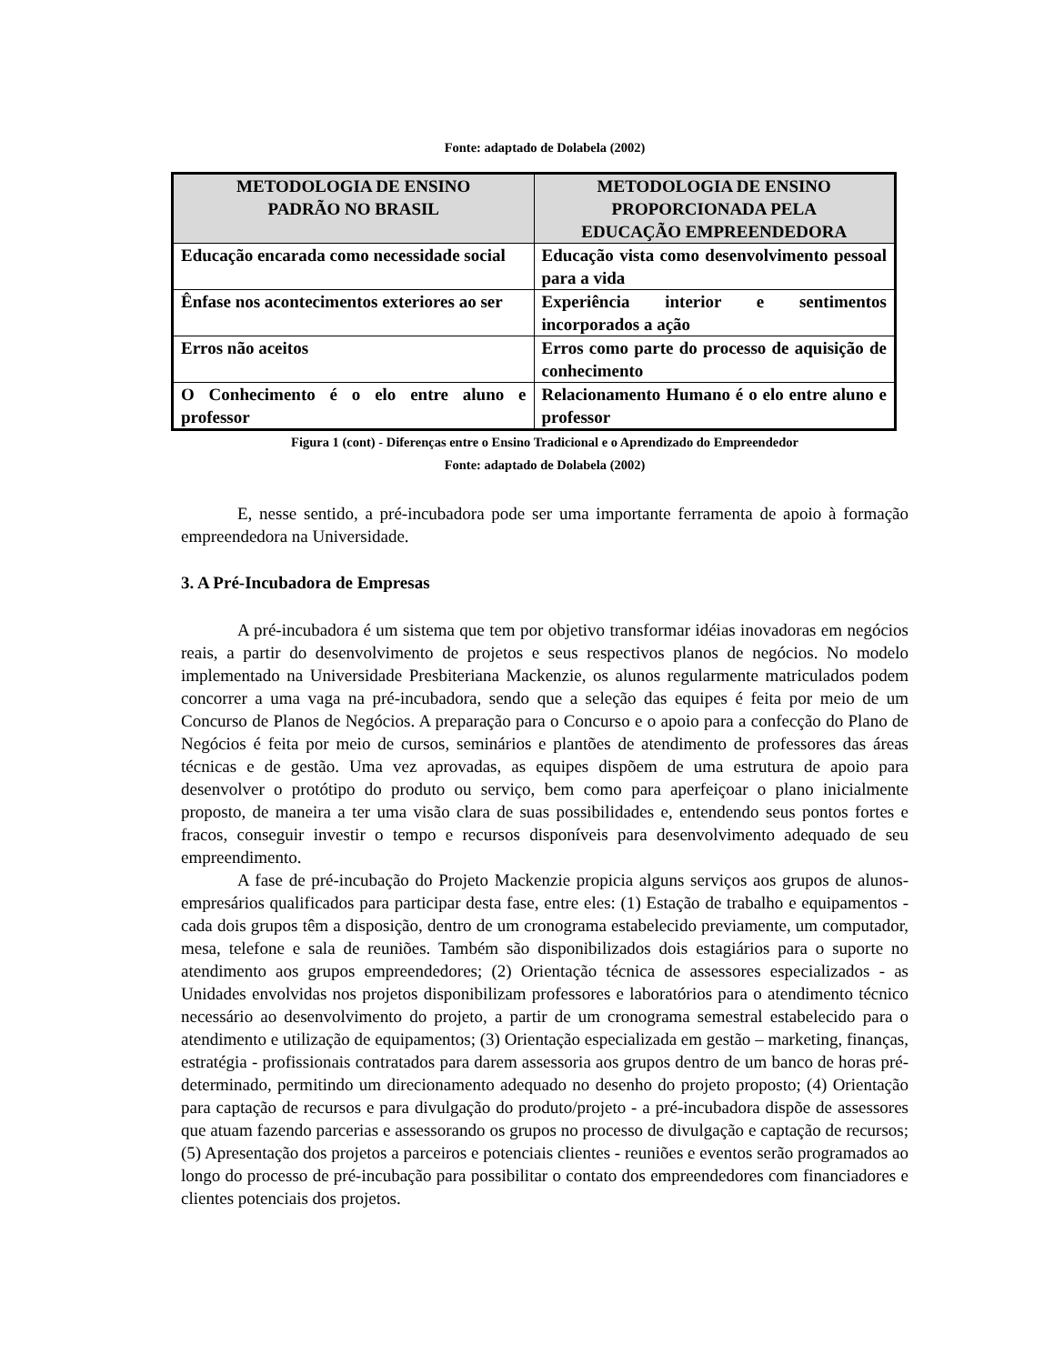Fonte: adaptado de Dolabela (2002)
| METODOLOGIA DE ENSINO PADRÃO NO BRASIL | METODOLOGIA DE ENSINO PROPORCIONADA PELA EDUCAÇÃO EMPREENDEDORA |
| --- | --- |
| Educação encarada como necessidade social | Educação vista como desenvolvimento pessoal para a vida |
| Ênfase nos acontecimentos exteriores ao ser | Experiência interior e sentimentos incorporados a ação |
| Erros não aceitos | Erros como parte do processo de aquisição de conhecimento |
| O Conhecimento é o elo entre aluno e professor | Relacionamento Humano é o elo entre aluno e professor |
Figura 1 (cont) - Diferenças entre o Ensino Tradicional e o Aprendizado do Empreendedor
Fonte: adaptado de Dolabela (2002)
E, nesse sentido, a pré-incubadora pode ser uma importante ferramenta de apoio à formação empreendedora na Universidade.
3. A Pré-Incubadora de Empresas
A pré-incubadora é um sistema que tem por objetivo transformar idéias inovadoras em negócios reais, a partir do desenvolvimento de projetos e seus respectivos planos de negócios. No modelo implementado na Universidade Presbiteriana Mackenzie, os alunos regularmente matriculados podem concorrer a uma vaga na pré-incubadora, sendo que a seleção das equipes é feita por meio de um Concurso de Planos de Negócios. A preparação para o Concurso e o apoio para a confecção do Plano de Negócios é feita por meio de cursos, seminários e plantões de atendimento de professores das áreas técnicas e de gestão. Uma vez aprovadas, as equipes dispõem de uma estrutura de apoio para desenvolver o protótipo do produto ou serviço, bem como para aperfeiçoar o plano inicialmente proposto, de maneira a ter uma visão clara de suas possibilidades e, entendendo seus pontos fortes e fracos, conseguir investir o tempo e recursos disponíveis para desenvolvimento adequado de seu empreendimento.
A fase de pré-incubação do Projeto Mackenzie propicia alguns serviços aos grupos de alunos-empresários qualificados para participar desta fase, entre eles: (1) Estação de trabalho e equipamentos - cada dois grupos têm a disposição, dentro de um cronograma estabelecido previamente, um computador, mesa, telefone e sala de reuniões. Também são disponibilizados dois estagiários para o suporte no atendimento aos grupos empreendedores; (2) Orientação técnica de assessores especializados - as Unidades envolvidas nos projetos disponibilizam professores e laboratórios para o atendimento técnico necessário ao desenvolvimento do projeto, a partir de um cronograma semestral estabelecido para o atendimento e utilização de equipamentos; (3) Orientação especializada em gestão – marketing, finanças, estratégia - profissionais contratados para darem assessoria aos grupos dentro de um banco de horas pré-determinado, permitindo um direcionamento adequado no desenho do projeto proposto; (4) Orientação para captação de recursos e para divulgação do produto/projeto - a pré-incubadora dispõe de assessores que atuam fazendo parcerias e assessorando os grupos no processo de divulgação e captação de recursos; (5) Apresentação dos projetos a parceiros e potenciais clientes - reuniões e eventos serão programados ao longo do processo de pré-incubação para possibilitar o contato dos empreendedores com financiadores e clientes potenciais dos projetos.